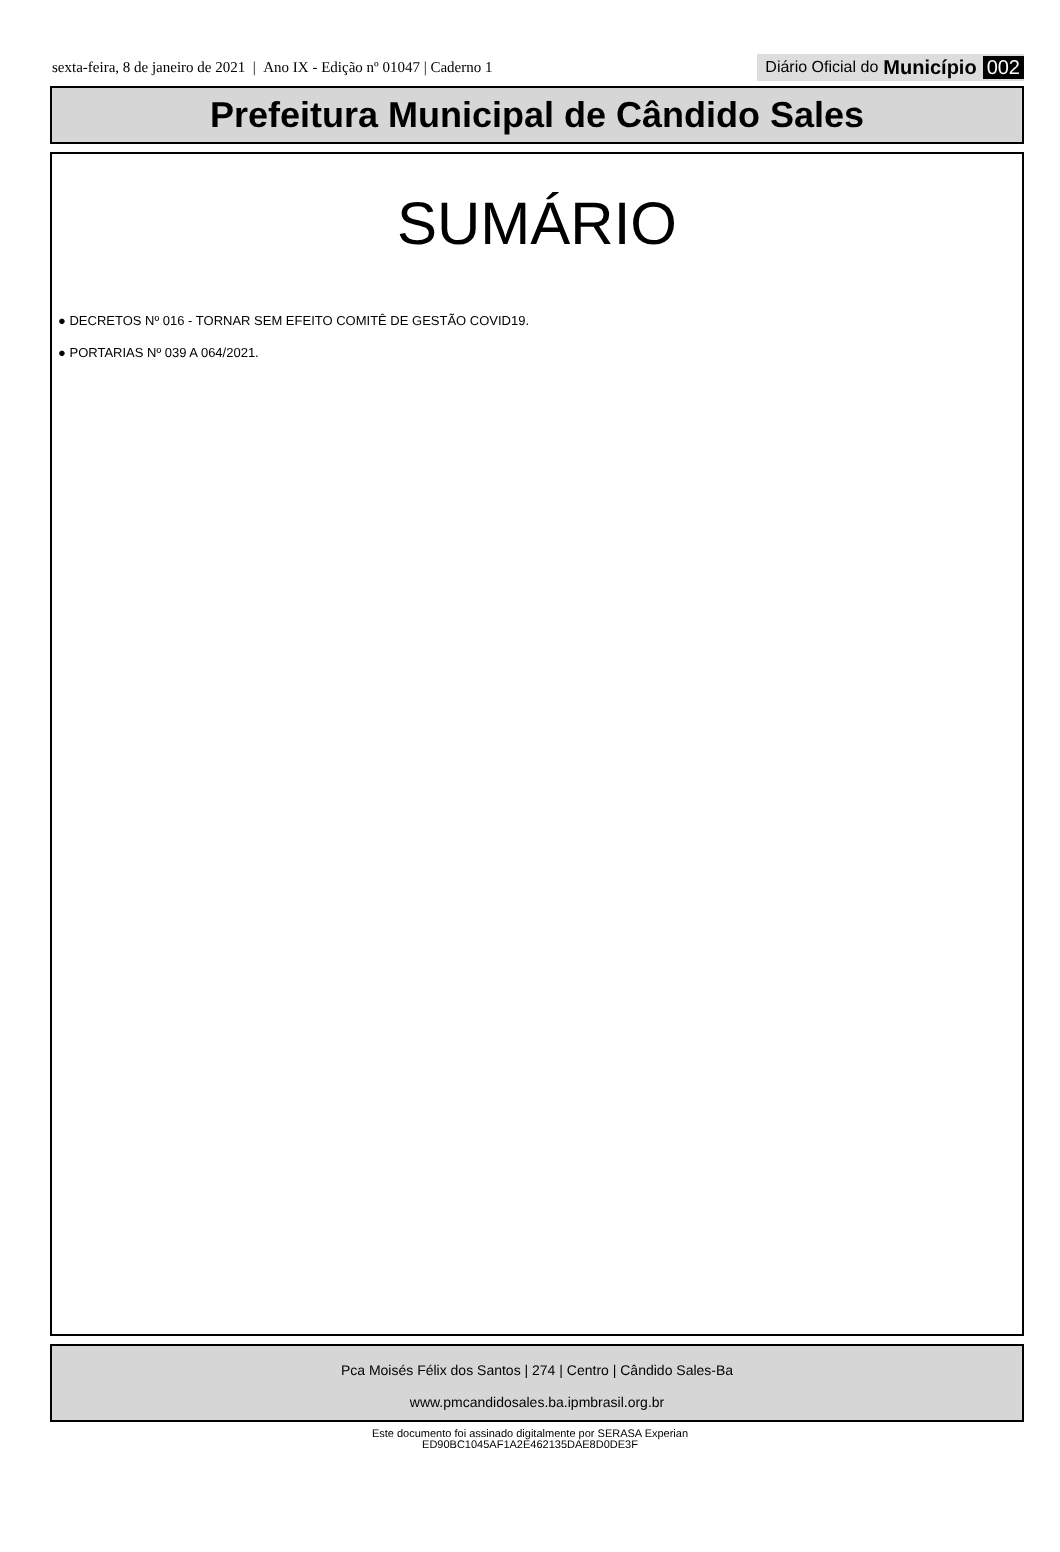sexta-feira, 8 de janeiro de 2021 | Ano IX - Edição nº 01047 | Caderno 1 Diário Oficial do Município 002
Prefeitura Municipal de Cândido Sales
SUMÁRIO
● DECRETOS Nº 016 - TORNAR SEM EFEITO COMITÊ DE GESTÃO COVID19.
● PORTARIAS Nº 039 A 064/2021.
Pca Moisés Félix dos Santos | 274 | Centro | Cândido Sales-Ba
www.pmcandidosales.ba.ipmbrasil.org.br
Este documento foi assinado digitalmente por SERASA Experian
ED90BC1045AF1A2E462135DAE8D0DE3F